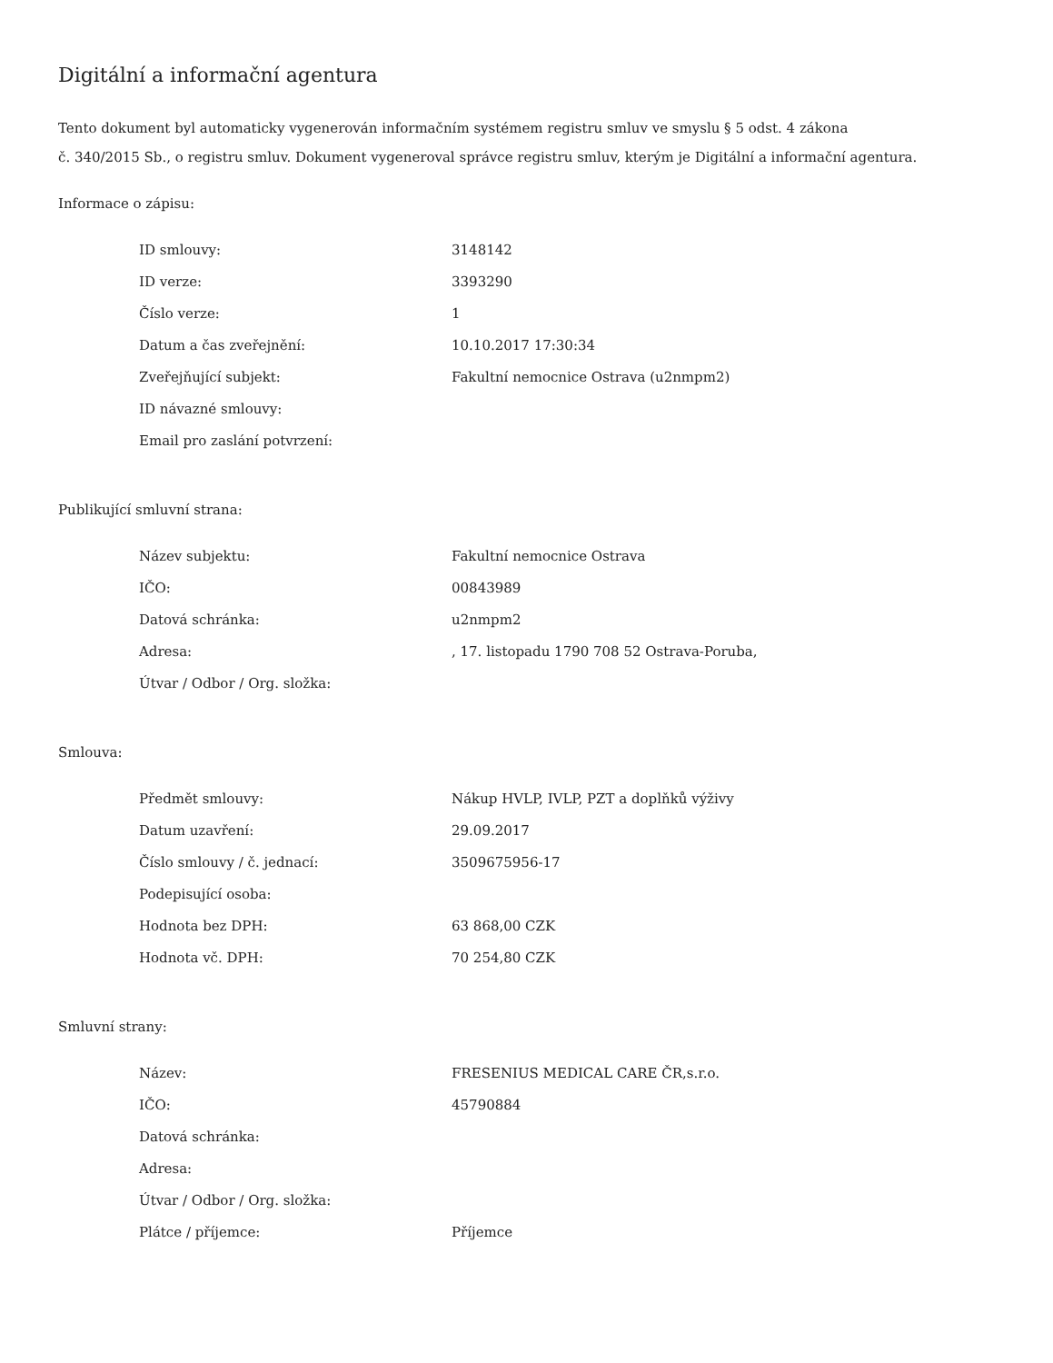Digitální a informační agentura
Tento dokument byl automaticky vygenerován informačním systémem registru smluv ve smyslu § 5 odst. 4 zákona
č. 340/2015 Sb., o registru smluv. Dokument vygeneroval správce registru smluv, kterým je Digitální a informační agentura.
Informace o zápisu:
| ID smlouvy: | 3148142 |
| ID verze: | 3393290 |
| Číslo verze: | 1 |
| Datum a čas zveřejnění: | 10.10.2017 17:30:34 |
| Zveřejňující subjekt: | Fakultní nemocnice Ostrava (u2nmpm2) |
| ID návazné smlouvy: | |
| Email pro zaslání potvrzení: | |
Publikující smluvní strana:
| Název subjektu: | Fakultní nemocnice Ostrava |
| IČO: | 00843989 |
| Datová schránka: | u2nmpm2 |
| Adresa: | , 17. listopadu 1790 708 52 Ostrava-Poruba, |
| Útvar / Odbor / Org. složka: | |
Smlouva:
| Předmět smlouvy: | Nákup HVLP, IVLP, PZT a doplňků výživy |
| Datum uzavření: | 29.09.2017 |
| Číslo smlouvy / č. jednací: | 3509675956-17 |
| Podepisující osoba: | |
| Hodnota bez DPH: | 63 868,00 CZK |
| Hodnota vč. DPH: | 70 254,80 CZK |
Smluvní strany:
| Název: | FRESENIUS MEDICAL CARE ČR,s.r.o. |
| IČO: | 45790884 |
| Datová schránka: | |
| Adresa: | |
| Útvar / Odbor / Org. složka: | |
| Plátce / příjemce: | Příjemce |